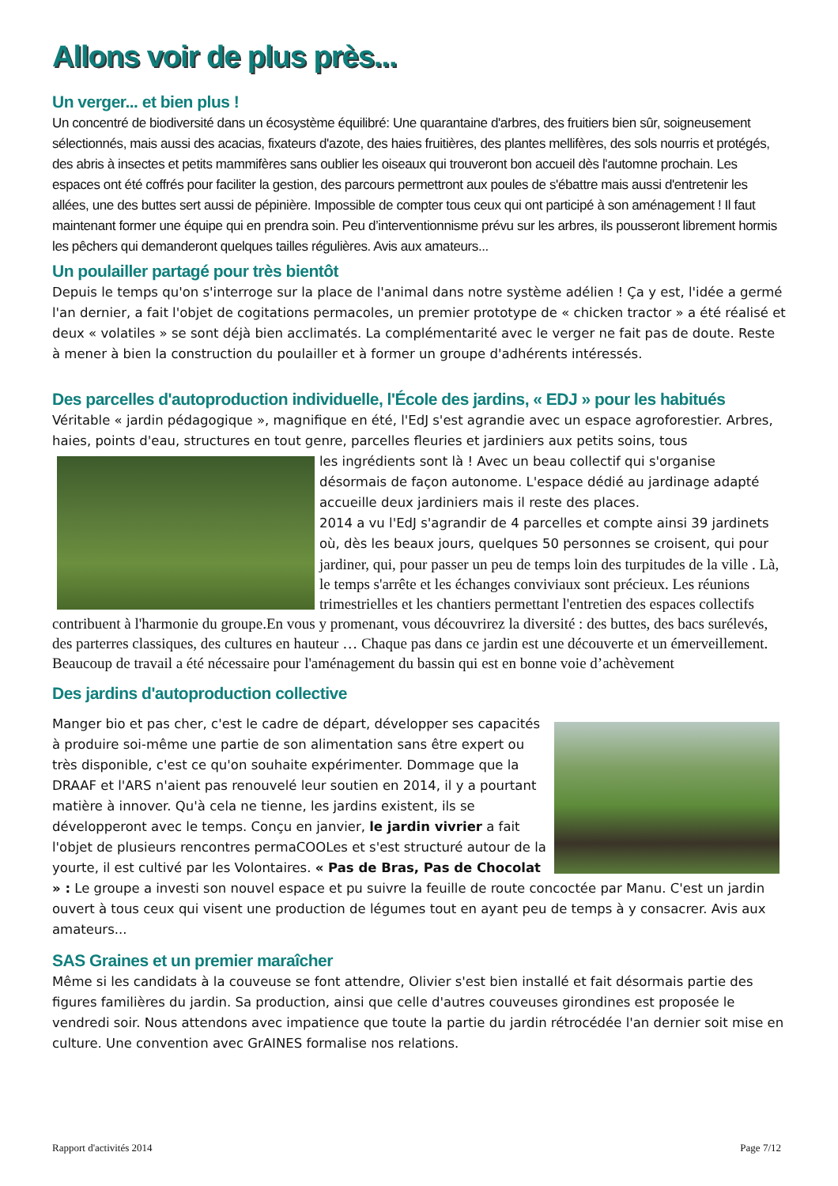Allons voir de plus près...
Un verger... et bien plus !
Un concentré de biodiversité dans un écosystème équilibré: Une quarantaine d'arbres, des fruitiers bien sûr, soigneusement sélectionnés, mais aussi des acacias, fixateurs d'azote, des haies fruitières, des plantes mellifères, des sols nourris et protégés, des abris à insectes et petits mammifères sans oublier les oiseaux qui trouveront bon accueil dès l'automne prochain. Les espaces ont été coffrés pour faciliter la gestion, des parcours permettront aux poules de s'ébattre mais aussi d'entretenir les allées, une des buttes sert aussi de pépinière. Impossible de compter tous ceux qui ont participé à son aménagement ! Il faut maintenant former une équipe qui en prendra soin. Peu d’interventionnisme prévu sur les arbres, ils pousseront librement hormis les pêchers qui demanderont quelques tailles régulières. Avis aux amateurs...
Un poulailler partagé pour très bientôt
Depuis le temps qu'on s'interroge sur la place de l'animal dans notre système adélien ! Ça y est, l'idée a germé l'an dernier, a fait l'objet de cogitations permacoles, un premier prototype de « chicken tractor » a été réalisé et deux « volatiles » se sont déjà bien acclimatés. La complémentarité avec le verger ne fait pas de doute. Reste à mener à bien la construction du poulailler et à former un groupe d'adhérents intéressés.
Des parcelles d'autoproduction individuelle, l'École des jardins, « EDJ » pour les habitués
Véritable « jardin pédagogique », magnifique en été, l'EdJ s'est agrandie avec un espace agroforestier. Arbres, haies, points d'eau, structures en tout genre, parcelles fleuries et jardiniers aux petits soins, tous
les ingrédients sont là ! Avec un beau collectif qui s'organise désormais de façon autonome. L'espace dédié au jardinage adapté accueille deux jardiniers mais il reste des places.
2014 a vu l'EdJ s'agrandir de 4 parcelles et compte ainsi 39 jardinets où, dès les beaux jours, quelques 50 personnes se croisent, qui pour
jardiner, qui, pour passer un peu de temps loin des turpitudes de la ville . Là, le temps s'arrête et les échanges conviviaux sont précieux. Les réunions trimestrielles et les chantiers permettant l'entretien des espaces collectifs contribuent à l'harmonie du groupe.En vous y promenant, vous découvrirez la diversité : des buttes, des bacs surélevés, des parterres classiques, des cultures en hauteur … Chaque pas dans ce jardin est une découverte et un émerveillement. Beaucoup de travail a été nécessaire pour l'aménagement du bassin qui est en bonne voie d’achèvement
Des jardins d'autoproduction collective
Manger bio et pas cher, c'est le cadre de départ, développer ses capacités à produire soi-même une partie de son alimentation sans être expert ou très disponible, c'est ce qu'on souhaite expérimenter. Dommage que la DRAAF et l'ARS n'aient pas renouvelé leur soutien en 2014, il y a pourtant matière à innover. Qu'à cela ne tienne, les jardins existent, ils se développeront avec le temps. Conçu en janvier, le jardin vivrier a fait l'objet de plusieurs rencontres permaCOOLes et s'est structuré autour de la yourte, il est cultivé par les Volontaires. « Pas de Bras, Pas de Chocolat » : Le groupe a investi son nouvel espace et pu suivre la feuille de route concoctée par Manu. C'est un jardin ouvert à tous ceux qui visent une production de légumes tout en ayant peu de temps à y consacrer. Avis aux amateurs...
SAS Graines et un premier maraîcher
Même si les candidats à la couveuse se font attendre, Olivier s'est bien installé et fait désormais partie des figures familières du jardin. Sa production, ainsi que celle d'autres couveuses girondines est proposée le vendredi soir. Nous attendons avec impatience que toute la partie du jardin rétrocédée l'an dernier soit mise en culture. Une convention avec GrAINES formalise nos relations.
Rapport d'activités 2014 Page 7/12